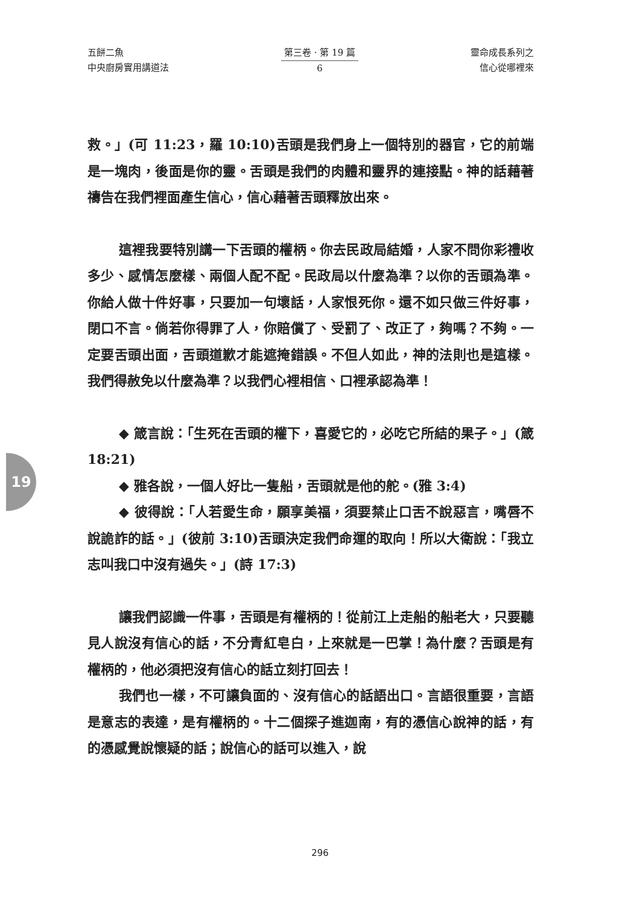五餅二魚
中央廚房實用講道法
第三卷 · 第 19 篇
6
靈命成長系列之
信心從哪裡來
19
救。」(可 11:23，羅 10:10)舌頭是我們身上一個特別的器官，它的前端是一塊肉，後面是你的靈。舌頭是我們的肉體和靈界的連接點。神的話藉著禱告在我們裡面產生信心，信心藉著舌頭釋放出來。
這裡我要特別講一下舌頭的權柄。你去民政局結婚，人家不問你彩禮收多少、感情怎麼樣、兩個人配不配。民政局以什麼為準？以你的舌頭為準。你給人做十件好事，只要加一句壞話，人家恨死你。還不如只做三件好事，閉口不言。倘若你得罪了人，你賠償了、受罰了、改正了，夠嗎？不夠。一定要舌頭出面，舌頭道歉才能遮掩錯誤。不但人如此，神的法則也是這樣。我們得赦免以什麼為準？以我們心裡相信、口裡承認為準！
◆ 箴言說：「生死在舌頭的權下，喜愛它的，必吃它所結的果子。」(箴 18:21)
◆ 雅各說，一個人好比一隻船，舌頭就是他的舵。(雅 3:4)
◆ 彼得說：「人若愛生命，願享美福，須要禁止口舌不說惡言，嘴唇不說詭詐的話。」(彼前 3:10)舌頭決定我們命運的取向！所以大衛說：「我立志叫我口中沒有過失。」(詩 17:3)
讓我們認識一件事，舌頭是有權柄的！從前江上走船的船老大，只要聽見人說沒有信心的話，不分青紅皂白，上來就是一巴掌！為什麼？舌頭是有權柄的，他必須把沒有信心的話立刻打回去！
我們也一樣，不可讓負面的、沒有信心的話語出口。言語很重要，言語是意志的表達，是有權柄的。十二個探子進迦南，有的憑信心說神的話，有的憑感覺說懷疑的話；說信心的話可以進入，說
296